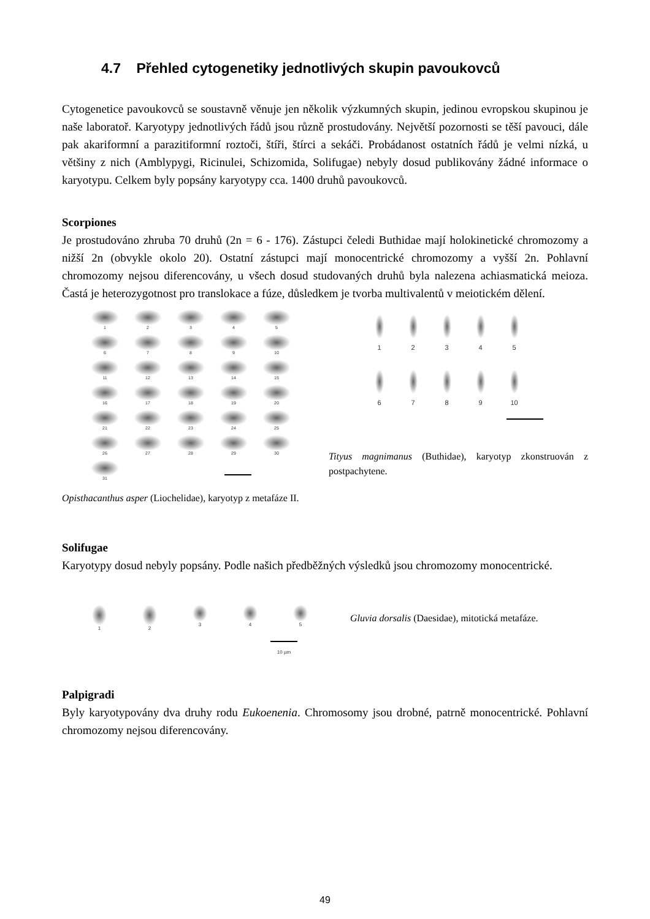4.7 Přehled cytogenetiky jednotlivých skupin pavoukovců
Cytogenetice pavoukovců se soustavně věnuje jen několik výzkumných skupin, jedinou evropskou skupinou je naše laboratoř. Karyotypy jednotlivých řádů jsou různě prostudovány. Největší pozornosti se těší pavouci, dále pak akariformní a parazitiformní roztoči, štíři, štírci a sekáči. Probádanost ostatních řádů je velmi nízká, u většiny z nich (Amblypygi, Ricinulei, Schizomida, Solifugae) nebyly dosud publikovány žádné informace o karyotypu. Celkem byly popsány karyotypy cca. 1400 druhů pavoukovců.
Scorpiones
Je prostudováno zhruba 70 druhů (2n = 6 - 176). Zástupci čeledi Buthidae mají holokinetické chromozomy a nižší 2n (obvykle okolo 20). Ostatní zástupci mají monocentrické chromozomy a vyšší 2n. Pohlavní chromozomy nejsou diferencovány, u všech dosud studovaných druhů byla nalezena achiasmatická meioza. Častá je heterozygotnost pro translokace a fúze, důsledkem je tvorba multivalentů v meiotickém dělení.
1
2
3
4
5
6
7
8
9
10
11
12
13
14
15
16
17
18
19
20
21
22
23
24
25
26
27
28
29
30
31
1
2
3
4
5
6
7
8
9
10
Tityus magnimanus (Buthidae), karyotyp zkonstruován z postpachytene.
Opisthacanthus asper (Liochelidae), karyotyp z metafáze II.
Solifugae
Karyotypy dosud nebyly popsány. Podle našich předběžných výsledků jsou chromozomy monocentrické.
1
2
3
4
5
Gluvia dorsalis (Daesidae), mitotická metafáze.
10 µm
Palpigradi
Byly karyotypovány dva druhy rodu Eukoenenia. Chromosomy jsou drobné, patrně monocentrické. Pohlavní chromozomy nejsou diferencovány.
49